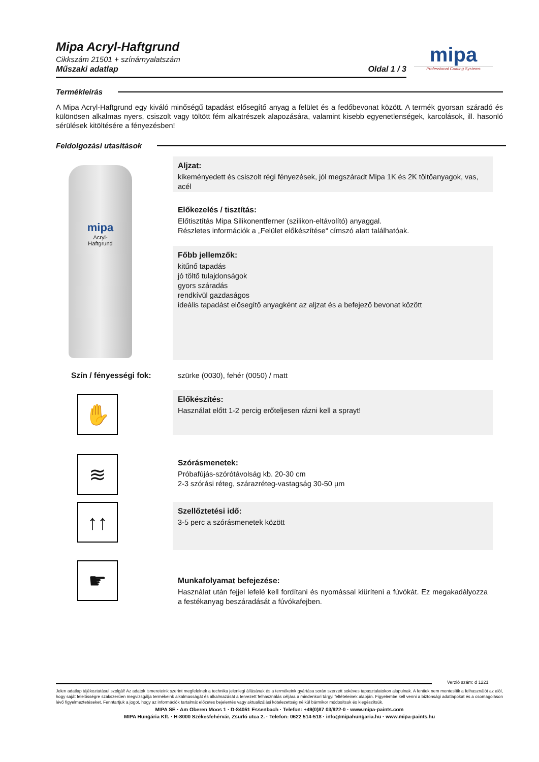Mipa Acryl-Haftgrund
Cikkszám 21501 + színárnyalatszám
Műszaki adatlap Oldal 1 / 3
mipa
Professional Coating Systems
Termékleírás
A Mipa Acryl-Haftgrund egy kiváló minőségű tapadást elősegítő anyag a felület és a fedőbevonat között. A termék gyorsan száradó és különösen alkalmas nyers, csiszolt vagy töltött fém alkatrészek alapozására, valamint kisebb egyenetlenségek, karcolások, ill. hasonló sérülések kitöltésére a fényezésben!
Feldolgozási utasítások
mipa
Acryl-
Haftgrund
Aljzat:
kikeményedett és csiszolt régi fényezések, jól megszáradt Mipa 1K és 2K töltőanyagok, vas, acél
Előkezelés / tisztítás:
Előtisztítás Mipa Silikonentferner (szilikon-eltávolító) anyaggal.
Részletes információk a „Felület előkészítése“ címszó alatt találhatóak.
Főbb jellemzők:
kitűnő tapadás
jó töltő tulajdonságok
gyors száradás
rendkívül gazdaságos
ideális tapadást elősegítő anyagként az aljzat és a befejező bevonat között
Szín / fényességi fok:
szürke (0030), fehér (0050) / matt
✋ Előkészítés:
Használat előtt 1-2 percig erőteljesen rázni kell a sprayt!
≋
Szórásmenetek:
Próbafújás-szórótávolság kb. 20-30 cm
2-3 szórási réteg, szárazréteg-vastagság 30-50 µm
↑↑ Szellőztetési idő:
3-5 perc a szórásmenetek között
☛
Munkafolyamat befejezése:
Használat után fejjel lefelé kell fordítani és nyomással kiüríteni a fúvókát. Ez megakadályozza a festékanyag beszáradását a fúvókafejben.
Verzió szám: d 1221
Jelen adatlap tájékoztatásul szolgál! Az adatok ismereteink szerint megfelelnek a technika jelenlegi állásának és a termékeink gyártása során szerzett sokéves tapasztalatokon alapulnak. A fentiek nem mentesítik a felhasználót az alól, hogy saját felelősségre szakszerűen megvizsgálja termékeink alkalmasságát és alkalmazását a tervezett felhasználás céljára a mindenkori tárgyi feltételeinek alapján. Figyelembe kell venni a biztonsági adatlapokat és a csomagoláson lévő figyelmeztetéseket. Fenntartjuk a jogot, hogy az információk tartalmát előzetes bejelentés vagy aktualizálási kötelezettség nélkül bármikor módosítsuk és kiegészítsük.
MIPA SE · Am Oberen Moos 1 · D-84051 Essenbach · Telefon: +49(0)87 03/922-0 · www.mipa-paints.com
MIPA Hungária Kft. · H-8000 Székesfehérvár, Zsurló utca 2. · Telefon: 0622 514-518 · info@mipahungaria.hu · www.mipa-paints.hu